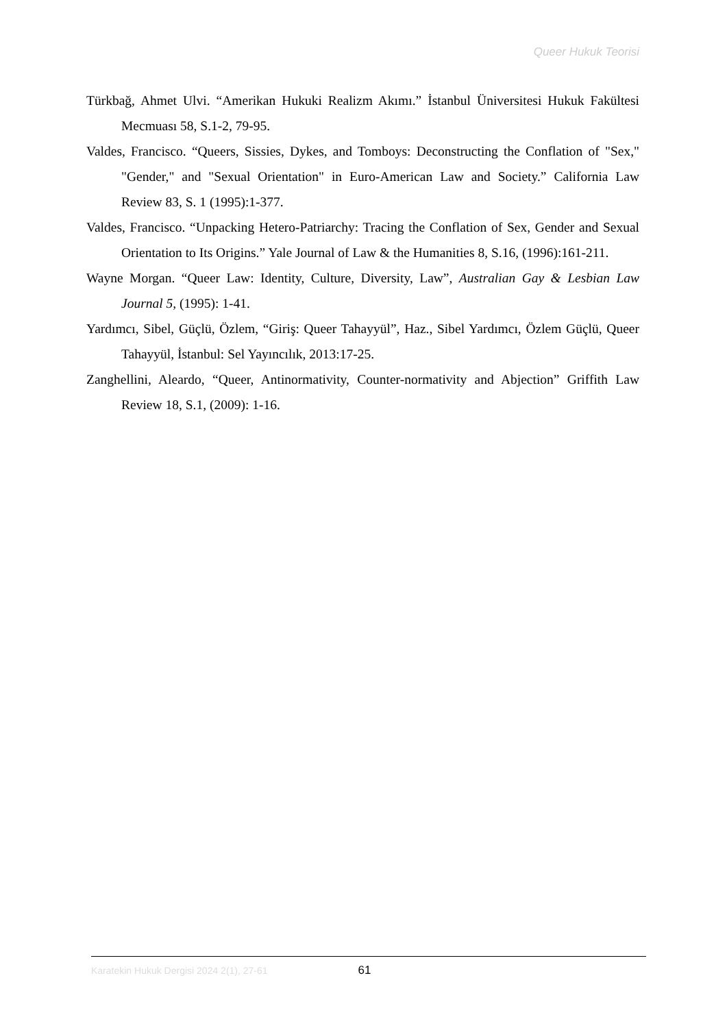Queer Hukuk Teorisi
Türkbağ, Ahmet Ulvi. “Amerikan Hukuki Realizm Akımı.” İstanbul Üniversitesi Hukuk Fakültesi Mecmuası 58, S.1-2, 79-95.
Valdes, Francisco. “Queers, Sissies, Dykes, and Tomboys: Deconstructing the Conflation of "Sex," "Gender," and "Sexual Orientation" in Euro-American Law and Society.” California Law Review 83, S. 1 (1995):1-377.
Valdes, Francisco. “Unpacking Hetero-Patriarchy: Tracing the Conflation of Sex, Gender and Sexual Orientation to Its Origins.” Yale Journal of Law & the Humanities 8, S.16, (1996):161-211.
Wayne Morgan. “Queer Law: Identity, Culture, Diversity, Law”, Australian Gay & Lesbian Law Journal 5, (1995): 1-41.
Yardımcı, Sibel, Güçlü, Özlem, “Giriş: Queer Tahayyül”, Haz., Sibel Yardımcı, Özlem Güçlü, Queer Tahayyül, İstanbul: Sel Yayıncılık, 2013:17-25.
Zanghellini, Aleardo, “Queer, Antinormativity, Counter-normativity and Abjection” Griffith Law Review 18, S.1, (2009): 1-16.
Karatekin Hukuk Dergisi 2024 2(1), 27-61 61